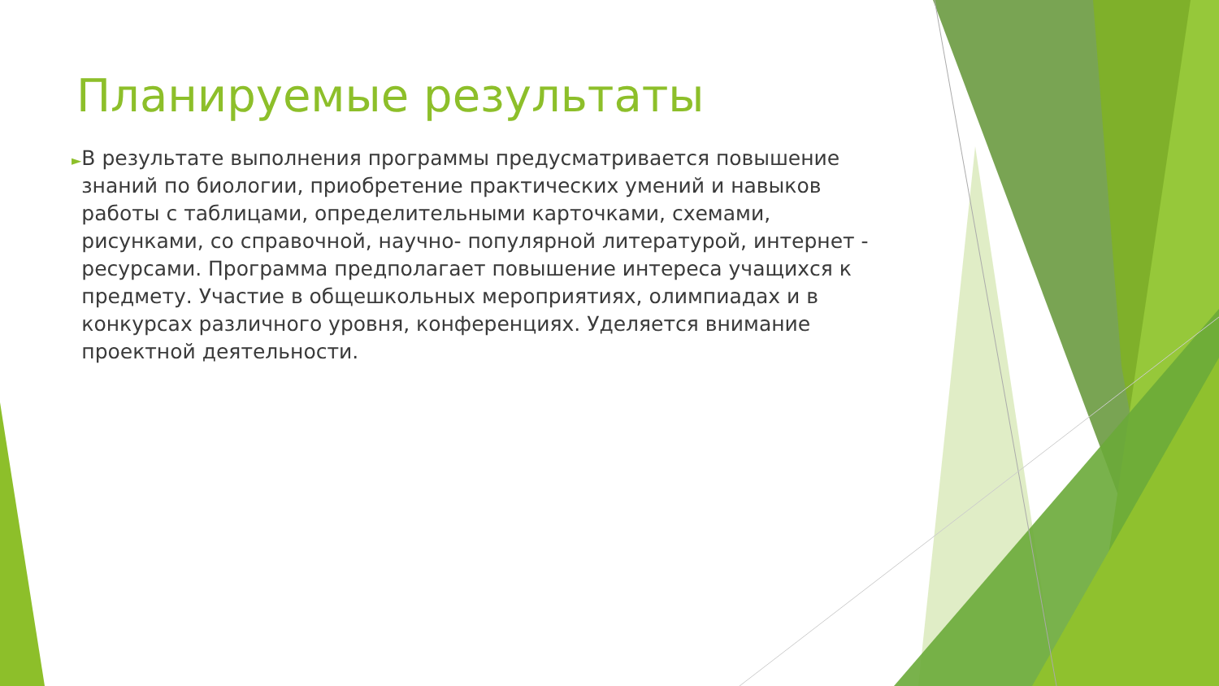Планируемые результаты
►
В результате выполнения программы предусматривается повышение знаний по биологии, приобретение практических умений и навыков работы с таблицами, определительными карточками, схемами, рисунками, со справочной, научно- популярной литературой, интернет - ресурсами. Программа предполагает повышение интереса учащихся к предмету. Участие в общешкольных мероприятиях, олимпиадах и в конкурсах различного уровня, конференциях. Уделяется внимание проектной деятельности.